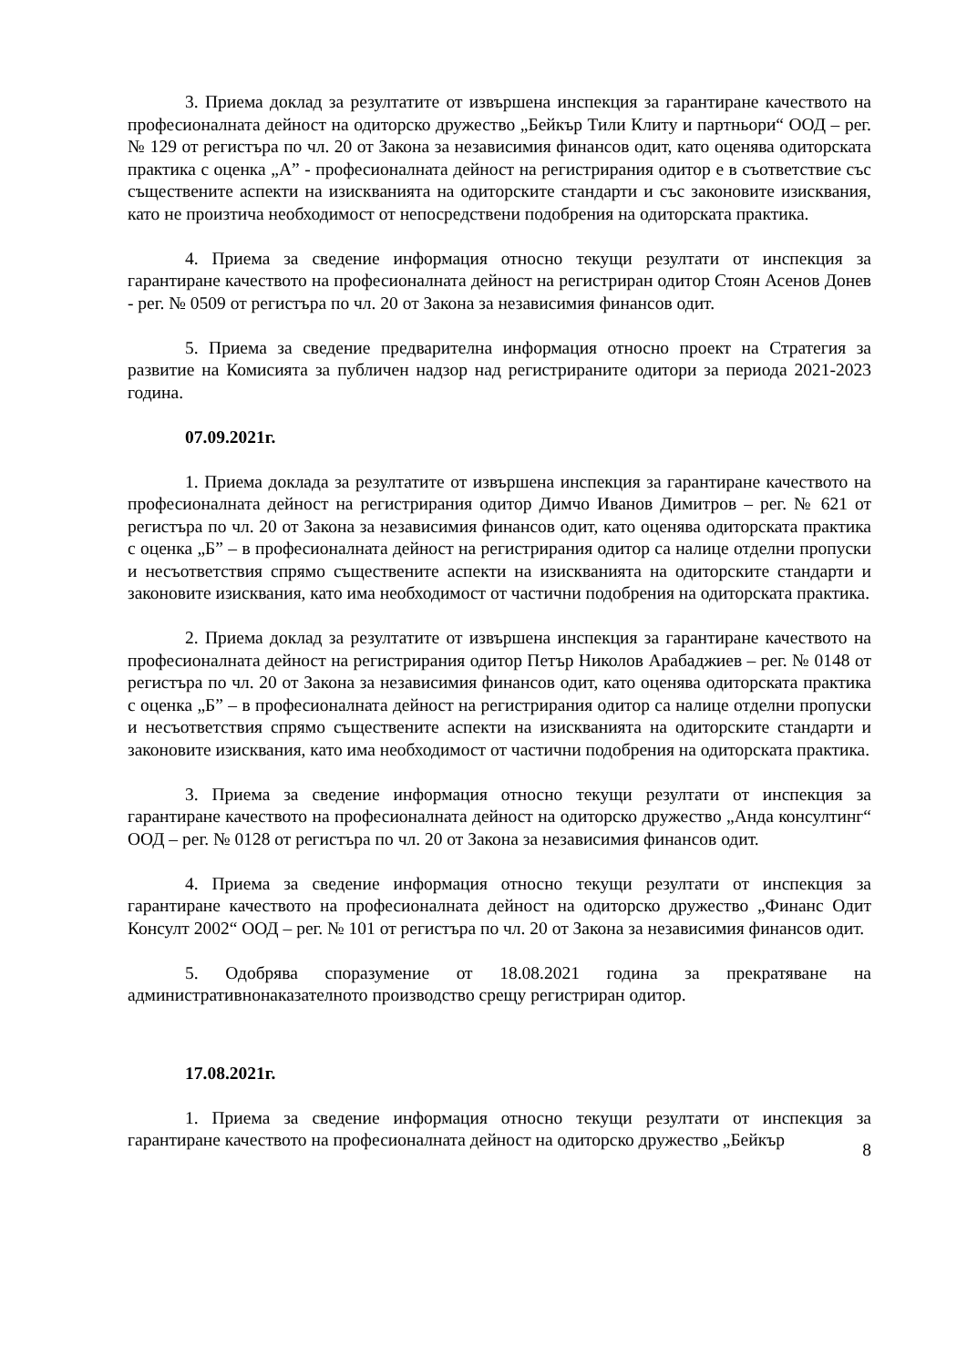3. Приема доклад за резултатите от извършена инспекция за гарантиране качеството на професионалната дейност на одиторско дружество „Бейкър Тили Клиту и партньори“ ООД – рег. № 129 от регистъра по чл. 20 от Закона за независимия финансов одит, като оценява одиторската практика с оценка „А” - професионалната дейност на регистрирания одитор е в съответствие със съществените аспекти на изискванията на одиторските стандарти и със законовите изисквания, като не произтича необходимост от непосредствени подобрения на одиторската практика.
4. Приема за сведение информация относно текущи резултати от инспекция за гарантиране качеството на професионалната дейност на регистриран одитор Стоян Асенов Донев - рег. № 0509 от регистъра по чл. 20 от Закона за независимия финансов одит.
5. Приема за сведение предварителна информация относно проект на Стратегия за развитие на Комисията за публичен надзор над регистрираните одитори за периода 2021-2023 година.
07.09.2021г.
1. Приема доклада за резултатите от извършена инспекция за гарантиране качеството на професионалната дейност на регистрирания одитор Димчо Иванов Димитров – рег. № 621 от регистъра по чл. 20 от Закона за независимия финансов одит, като оценява одиторската практика с оценка „Б” – в професионалната дейност на регистрирания одитор са налице отделни пропуски и несъответствия спрямо съществените аспекти на изискванията на одиторските стандарти и законовите изисквания, като има необходимост от частични подобрения на одиторската практика.
2. Приема доклад за резултатите от извършена инспекция за гарантиране качеството на професионалната дейност на регистрирания одитор Петър Николов Арабаджиев – рег. № 0148 от регистъра по чл. 20 от Закона за независимия финансов одит, като оценява одиторската практика с оценка „Б” – в професионалната дейност на регистрирания одитор са налице отделни пропуски и несъответствия спрямо съществените аспекти на изискванията на одиторските стандарти и законовите изисквания, като има необходимост от частични подобрения на одиторската практика.
3. Приема за сведение информация относно текущи резултати от инспекция за гарантиране качеството на професионалната дейност на одиторско дружество „Анда консултинг“ ООД – рег. № 0128 от регистъра по чл. 20 от Закона за независимия финансов одит.
4. Приема за сведение информация относно текущи резултати от инспекция за гарантиране качеството на професионалната дейност на одиторско дружество „Финанс Одит Консулт 2002“ ООД – рег. № 101 от регистъра по чл. 20 от Закона за независимия финансов одит.
5. Одобрява споразумение от 18.08.2021 година за прекратяване на административнонаказателното производство срещу регистриран одитор.
17.08.2021г.
1. Приема за сведение информация относно текущи резултати от инспекция за гарантиране качеството на професионалната дейност на одиторско дружество „Бейкър
8